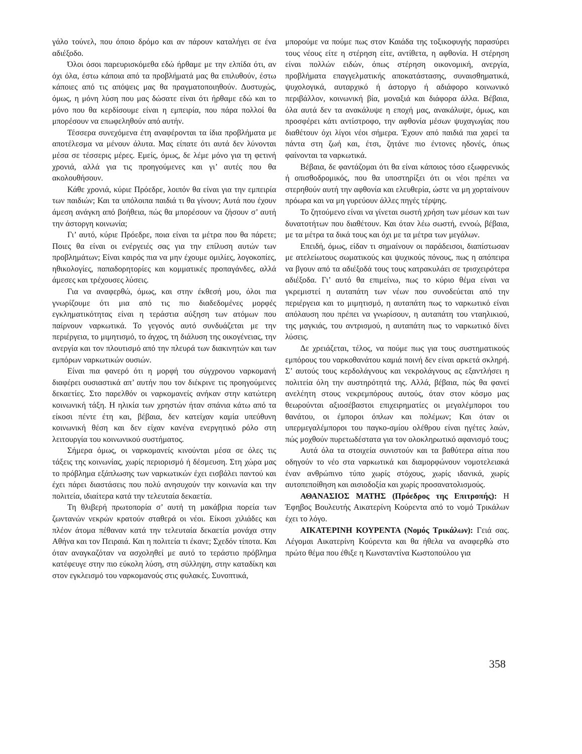γάλο τούνελ, που όποιο δρόμο και αν πάρουν καταλήγει σε ένα αδιέξοδο.
Όλοι όσοι παρευρισκόμεθα εδώ ήρθαμε με την ελπίδα ότι, αν όχι όλα, έστω κάποια από τα προβλήματά μας θα επιλυθούν, έστω κάποιες από τις απόψεις μας θα πραγματοποιηθούν. Δυστυχώς, όμως, η μόνη λύση που μας δώσατε είναι ότι ήρθαμε εδώ και το μόνο που θα κερδίσουμε είναι η εμπειρία, που πάρα πολλοί θα μπορέσουν να επωφεληθούν από αυτήν.
Τέσσερα συνεχόμενα έτη αναφέρονται τα ίδια προβλήματα με αποτέλεσμα να μένουν άλυτα. Μας είπατε ότι αυτά δεν λύνονται μέσα σε τέσσερις μέρες. Εμείς, όμως, δε λέμε μόνο για τη φετινή χρονιά, αλλά για τις προηγούμενες και γι’ αυτές που θα ακολουθήσουν.
Κάθε χρονιά, κύριε Πρόεδρε, λοιπόν θα είναι για την εμπειρία των παιδιών; Και τα υπόλοιπα παιδιά τι θα γίνουν; Αυτά που έχουν άμεση ανάγκη από βοήθεια, πώς θα μπορέσουν να ζήσουν σ’ αυτή την άστοργη κοινωνία;
Γι’ αυτό, κύριε Πρόεδρε, ποια είναι τα μέτρα που θα πάρετε; Ποιες θα είναι οι ενέργειές σας για την επίλυση αυτών των προβλημάτων; Είναι καιρός πια να μην έχουμε ομιλίες, λογοκοπίες, ηθικολογίες, παπαδορητορίες και κομματικές προπαγάνδες, αλλά άμεσες και τρέχουσες λύσεις.
Για να αναφερθώ, όμως, και στην έκθεσή μου, όλοι πια γνωρίζουμε ότι μια από τις πιο διαδεδομένες μορφές εγκληματικότητας είναι η τεράστια αύξηση των ατόμων που παίρνουν ναρκωτικά. Το γεγονός αυτό συνδυάζεται με την περιέργεια, το μιμητισμό, το άγχος, τη διάλυση της οικογένειας, την ανεργία και τον πλουτισμό από την πλευρά των διακινητών και των εμπόρων ναρκωτικών ουσιών.
Είναι πια φανερό ότι η μορφή του σύγχρονου ναρκομανή διαφέρει ουσιαστικά απ’ αυτήν που τον διέκρινε τις προηγούμενες δεκαετίες. Στο παρελθόν οι ναρκομανείς ανήκαν στην κατώτερη κοινωνική τάξη. Η ηλικία των χρηστών ήταν σπάνια κάτω από τα είκοσι πέντε έτη και, βέβαια, δεν κατείχαν καμία υπεύθυνη κοινωνική θέση και δεν είχαν κανένα ενεργητικό ρόλο στη λειτουργία του κοινωνικού συστήματος.
Σήμερα όμως, οι ναρκομανείς κινούνται μέσα σε όλες τις τάξεις της κοινωνίας, χωρίς περιορισμό ή δέσμευση. Στη χώρα μας το πρόβλημα εξάπλωσης των ναρκωτικών έχει εισβάλει παντού και έχει πάρει διαστάσεις που πολύ ανησυχούν την κοινωνία και την πολιτεία, ιδιαίτερα κατά την τελευταία δεκαετία.
Τη θλιβερή πρωτοπορία σ’ αυτή τη μακάβρια πορεία των ζωντανών νεκρών κρατούν σταθερά οι νέοι. Είκοσι χιλιάδες και πλέον άτομα πέθαναν κατά την τελευταία δεκαετία μονάχα στην Αθήνα και τον Πειραιά. Και η πολιτεία τι έκανε; Σχεδόν τίποτα. Και όταν αναγκαζόταν να ασχοληθεί με αυτό το τεράστιο πρόβλημα κατέφευγε στην πιο εύκολη λύση, στη σύλληψη, στην καταδίκη και στον εγκλεισμό του ναρκομανούς στις φυλακές. Συνοπτικά,
μπορούμε να πούμε πως στον Καιάδα της τοξικοφυγής παρασύρει τους νέους είτε η στέρηση είτε, αντίθετα, η αφθονία. Η στέρηση είναι πολλών ειδών, όπως στέρηση οικονομική, ανεργία, προβλήματα επαγγελματικής αποκατάστασης, συναισθηματικά, ψυχολογικά, αυταρχικό ή άστοργο ή αδιάφορο κοινωνικό περιβάλλον, κοινωνική βία, μοναξιά και διάφορα άλλα. Βέβαια, όλα αυτά δεν τα ανακάλυψε η εποχή μας, ανακάλυψε, όμως, και προσφέρει κάτι αντίστροφο, την αφθονία μέσων ψυχαγωγίας που διαθέτουν όχι λίγοι νέοι σήμερα. Έχουν από παιδιά πια χαρεί τα πάντα στη ζωή και, έτσι, ζητάνε πιο έντονες ηδονές, όπως φαίνονται τα ναρκωτικά.
Βέβαια, δε φαντάζομαι ότι θα είναι κάποιος τόσο εξωφρενικός ή οπισθοδρομικός, που θα υποστηρίξει ότι οι νέοι πρέπει να στερηθούν αυτή την αφθονία και ελευθερία, ώστε να μη χορταίνουν πρόωρα και να μη γυρεύουν άλλες πηγές τέρψης.
Το ζητούμενο είναι να γίνεται σωστή χρήση των μέσων και των δυνατοτήτων που διαθέτουν. Και όταν λέω σωστή, εννοώ, βέβαια, με τα μέτρα τα δικά τους και όχι με τα μέτρα των μεγάλων.
Επειδή, όμως, είδαν τι σημαίνουν οι παράδεισοι, διαπίστωσαν με ατελείωτους σωματικούς και ψυχικούς πόνους, πως η απόπειρα να βγουν από τα αδιέξοδά τους τους κατρακυλάει σε τρισχειρότερα αδιέξοδα. Γι’ αυτό θα επιμείνω, πως το κύριο θέμα είναι να γκρεμιστεί η αυταπάτη των νέων που συνοδεύεται από την περιέργεια και το μιμητισμό, η αυταπάτη πως το ναρκωτικό είναι απόλαυση που πρέπει να γνωρίσουν, η αυταπάτη του νταηλικιού, της μαγκιάς, του αντρισμού, η αυταπάτη πως το ναρκωτικό δίνει λύσεις.
Δε χρειάζεται, τέλος, να πούμε πως για τους συστηματικούς εμπόρους του ναρκοθανάτου καμιά ποινή δεν είναι αρκετά σκληρή. Σ’ αυτούς τους κερδολάγνους και νεκρολάγνους ας εξαντλήσει η πολιτεία όλη την αυστηρότητά της. Αλλά, βέβαια, πώς θα φανεί ανελέητη στους νεκρεμπόρους αυτούς, όταν στον κόσμο μας θεωρούνται αξιοσέβαστοι επιχειρηματίες οι μεγαλέμποροι του θανάτου, οι έμποροι όπλων και πολέμων; Και όταν οι υπερμεγαλέμποροι του παγκο-σμίου ολέθρου είναι ηγέτες λαών, πώς μοχθούν πυρετωδέστατα για τον ολοκληρωτικό αφανισμό τους;
Αυτά όλα τα στοιχεία συνιστούν και τα βαθύτερα αίτια που οδηγούν το νέο στα ναρκωτικά και διαμορφώνουν νομοτελειακά έναν ανθρώπινο τύπο χωρίς στόχους, χωρίς ιδανικά, χωρίς αυτοπεποίθηση και αισιοδοξία και χωρίς προσανατολισμούς.
ΑΘΑΝΑΣΙΟΣ ΜΑΤΗΣ (Πρόεδρος της Επιτροπής): Η Έφηβος Βουλευτής Αικατερίνη Κούρεντα από το νομό Τρικάλων έχει το λόγο.
ΑΙΚΑΤΕΡΙΝΗ ΚΟΥΡΕΝΤΑ (Νομός Τρικάλων): Γειά σας. Λέγομαι Αικατερίνη Κούρεντα και θα ήθελα να αναφερθώ στο πρώτο θέμα που έθιξε η Κωνσταντίνα Κωστοπούλου για
358